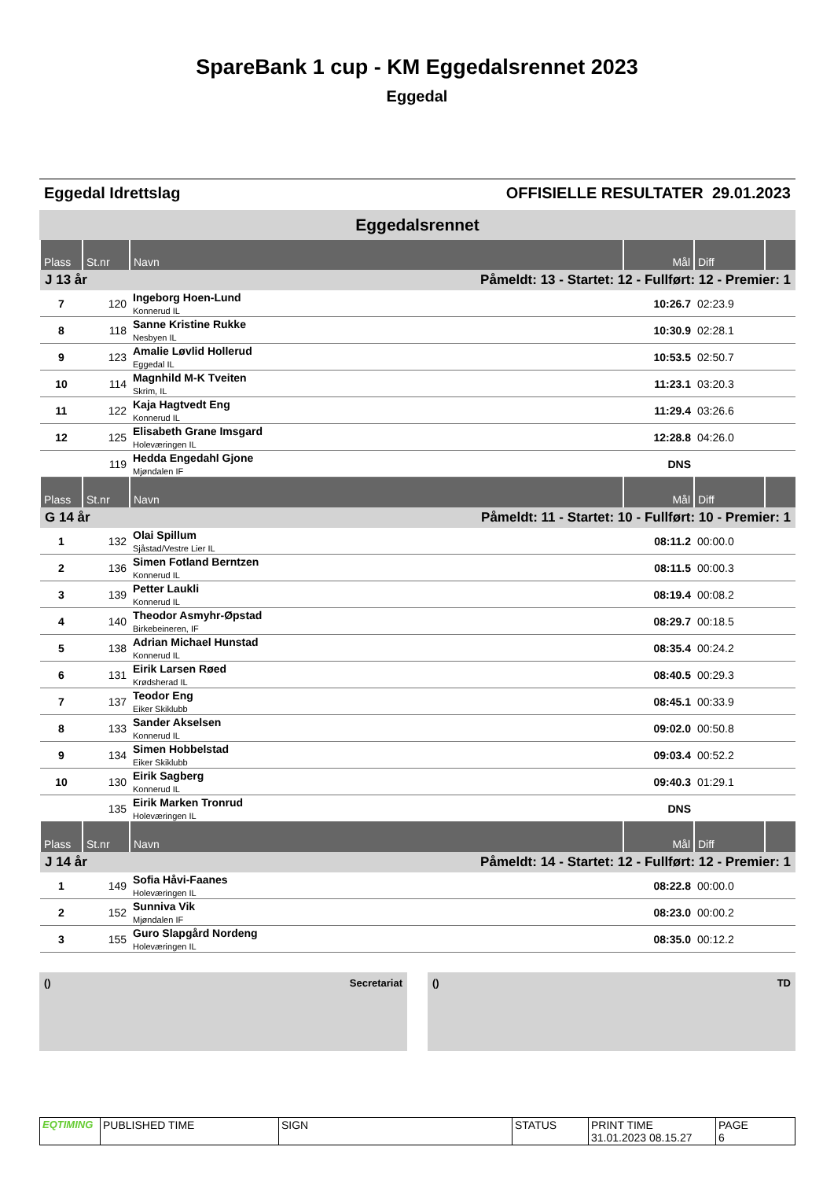SpareBank 1 cup - KM Eggedalsrennet 2023
Eggedal
Eggedal Idrettslag OFFISIELLE RESULTATER 29.01.2023
Eggedalsrennet
| Plass | St.nr | Navn | Mål | Diff | |
| --- | --- | --- | --- | --- | --- |
| J 13 år | | Påmeldt: 13 - Startet: 12 - Fullført: 12 - Premier: 1 | | | |
| 7 | 120 | Ingeborg Hoen-Lund Konnerud IL | 10:26.7 | 02:23.9 | |
| 8 | 118 | Sanne Kristine Rukke Nesbyen IL | 10:30.9 | 02:28.1 | |
| 9 | 123 | Amalie Løvlid Hollerud Eggedal IL | 10:53.5 | 02:50.7 | |
| 10 | 114 | Magnhild M-K Tveiten Skrim, IL | 11:23.1 | 03:20.3 | |
| 11 | 122 | Kaja Hagtvedt Eng Konnerud IL | 11:29.4 | 03:26.6 | |
| 12 | 125 | Elisabeth Grane Imsgard Holeværingen IL | 12:28.8 | 04:26.0 | |
| | 119 | Hedda Engedahl Gjone Mjøndalen IF | DNS | | |
| Plass | St.nr | Navn | Mål | Diff | |
| G 14 år | | Påmeldt: 11 - Startet: 10 - Fullført: 10 - Premier: 1 | | | |
| 1 | 132 | Olai Spillum Sjåstad/Vestre Lier IL | 08:11.2 | 00:00.0 | |
| 2 | 136 | Simen Fotland Berntzen Konnerud IL | 08:11.5 | 00:00.3 | |
| 3 | 139 | Petter Laukli Konnerud IL | 08:19.4 | 00:08.2 | |
| 4 | 140 | Theodor Asmyhr-Øpstad Birkebeineren, IF | 08:29.7 | 00:18.5 | |
| 5 | 138 | Adrian Michael Hunstad Konnerud IL | 08:35.4 | 00:24.2 | |
| 6 | 131 | Eirik Larsen Røed Krødsherad IL | 08:40.5 | 00:29.3 | |
| 7 | 137 | Teodor Eng Eiker Skiklubb | 08:45.1 | 00:33.9 | |
| 8 | 133 | Sander Akselsen Konnerud IL | 09:02.0 | 00:50.8 | |
| 9 | 134 | Simen Hobbelstad Eiker Skiklubb | 09:03.4 | 00:52.2 | |
| 10 | 130 | Eirik Sagberg Konnerud IL | 09:40.3 | 01:29.1 | |
| | 135 | Eirik Marken Tronrud Holeværingen IL | DNS | | |
| Plass | St.nr | Navn | Mål | Diff | |
| J 14 år | | Påmeldt: 14 - Startet: 12 - Fullført: 12 - Premier: 1 | | | |
| 1 | 149 | Sofia Håvi-Faanes Holeværingen IL | 08:22.8 | 00:00.0 | |
| 2 | 152 | Sunniva Vik Mjøndalen IF | 08:23.0 | 00:00.2 | |
| 3 | 155 | Guro Slapgård Nordeng Holeværingen IL | 08:35.0 | 00:12.2 | |
() Secretariat () TD
| EQTIMING | PUBLISHED TIME | SIGN | STATUS | PRINT TIME 31.01.2023 08.15.27 | PAGE 6 |